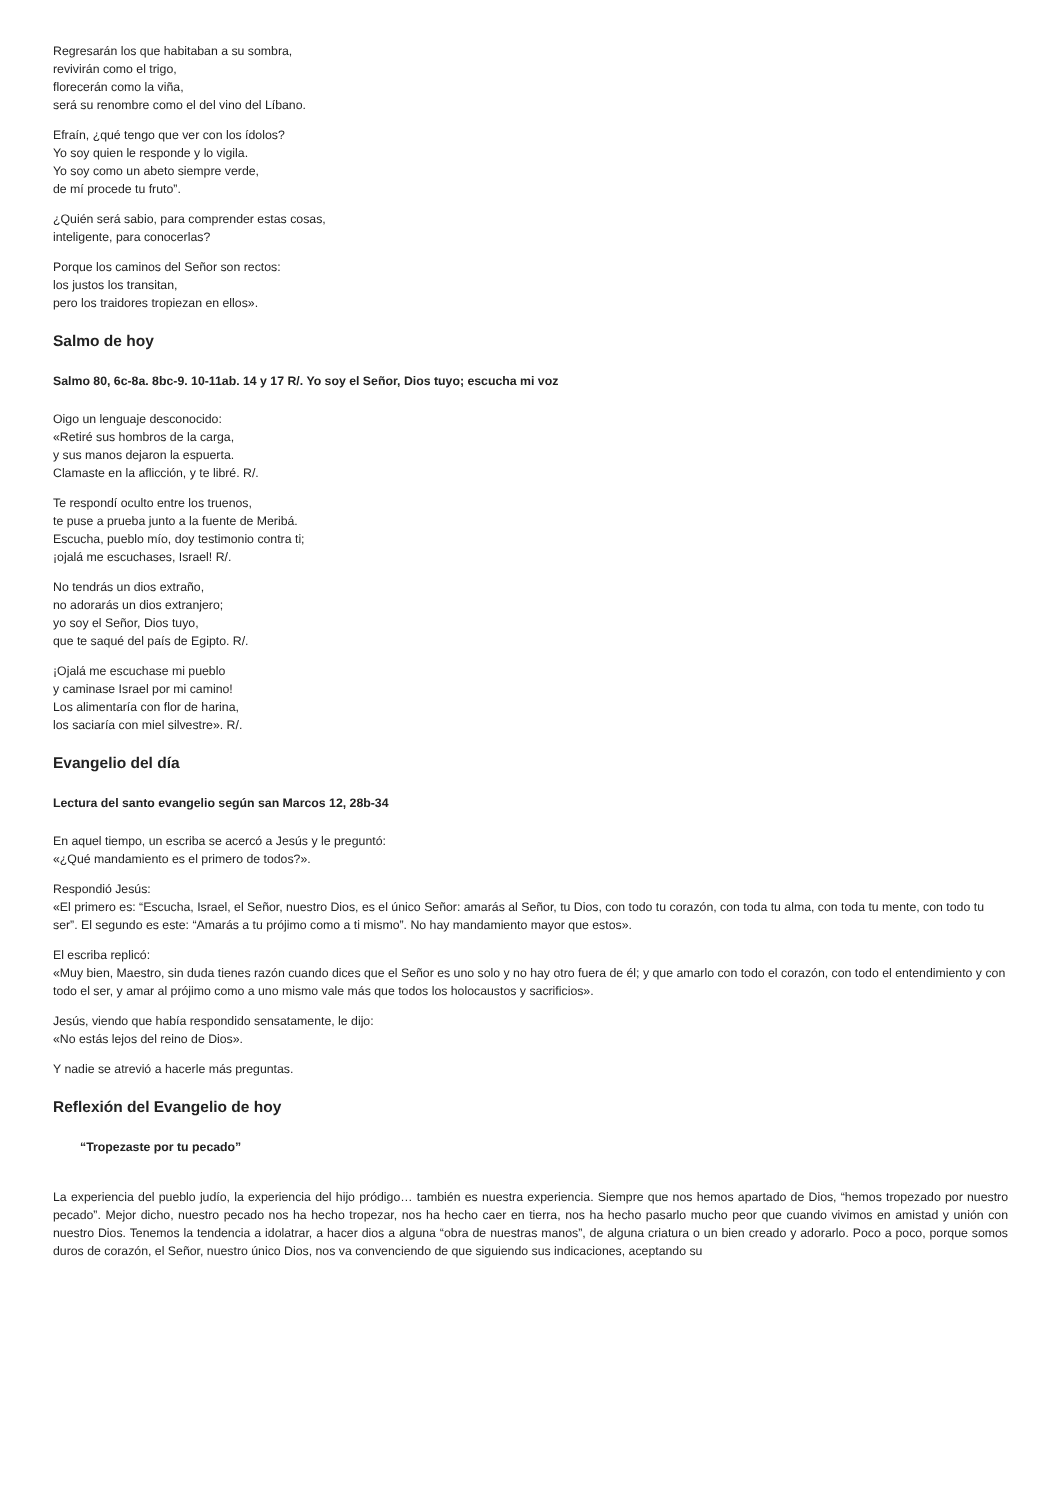Regresarán los que habitaban a su sombra,
revivirán como el trigo,
florecerán como la viña,
será su renombre como el del vino del Líbano.
Efraín, ¿qué tengo que ver con los ídolos?
Yo soy quien le responde y lo vigila.
Yo soy como un abeto siempre verde,
de mí procede tu fruto”.
¿Quién será sabio, para comprender estas cosas,
inteligente, para conocerlas?
Porque los caminos del Señor son rectos:
los justos los transitan,
pero los traidores tropiezan en ellos».
Salmo de hoy
Salmo 80, 6c-8a. 8bc-9. 10-11ab. 14 y 17 R/. Yo soy el Señor, Dios tuyo; escucha mi voz
Oigo un lenguaje desconocido:
«Retiré sus hombros de la carga,
y sus manos dejaron la espuerta.
Clamaste en la aflicción, y te libré. R/.
Te respondí oculto entre los truenos,
te puse a prueba junto a la fuente de Meribá.
Escucha, pueblo mío, doy testimonio contra ti;
¡ojalá me escuchases, Israel! R/.
No tendrás un dios extraño,
no adorarás un dios extranjero;
yo soy el Señor, Dios tuyo,
que te saqué del país de Egipto. R/.
¡Ojalá me escuchase mi pueblo
y caminase Israel por mi camino!
Los alimentaría con flor de harina,
los saciaría con miel silvestre». R/.
Evangelio del día
Lectura del santo evangelio según san Marcos 12, 28b-34
En aquel tiempo, un escriba se acercó a Jesús y le preguntó:
«¿Qué mandamiento es el primero de todos?».
Respondió Jesús:
«El primero es: “Escucha, Israel, el Señor, nuestro Dios, es el único Señor: amarás al Señor, tu Dios, con todo tu corazón, con toda tu alma, con toda tu mente, con todo tu ser”. El segundo es este: “Amarás a tu prójimo como a ti mismo”. No hay mandamiento mayor que estos».
El escriba replicó:
«Muy bien, Maestro, sin duda tienes razón cuando dices que el Señor es uno solo y no hay otro fuera de él; y que amarlo con todo el corazón, con todo el entendimiento y con todo el ser, y amar al prójimo como a uno mismo vale más que todos los holocaustos y sacrificios».
Jesús, viendo que había respondido sensatamente, le dijo:
«No estás lejos del reino de Dios».
Y nadie se atrevió a hacerle más preguntas.
Reflexión del Evangelio de hoy
“Tropezaste por tu pecado”
La experiencia del pueblo judío, la experiencia del hijo pródigo… también es nuestra experiencia. Siempre que nos hemos apartado de Dios, “hemos tropezado por nuestro pecado”. Mejor dicho, nuestro pecado nos ha hecho tropezar, nos ha hecho caer en tierra, nos ha hecho pasarlo mucho peor que cuando vivimos en amistad y unión con nuestro Dios. Tenemos la tendencia a idolatrar, a hacer dios a alguna “obra de nuestras manos”, de alguna criatura o un bien creado y adorarlo. Poco a poco, porque somos duros de corazón, el Señor, nuestro único Dios, nos va convenciendo de que siguiendo sus indicaciones, aceptando su